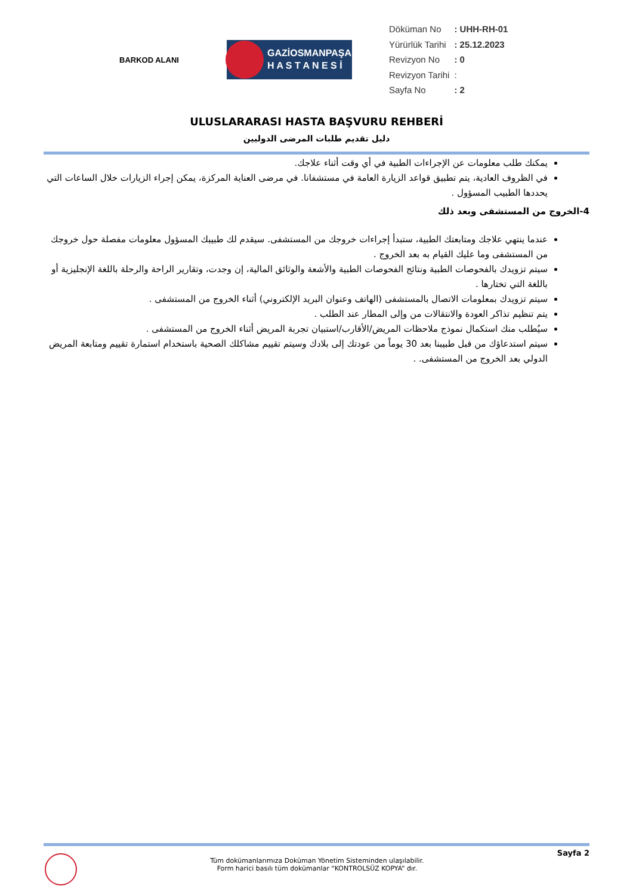BARKOD ALANI
GAZİOSMANPAŞA
H A S T A N E S İ
| Döküman No | : UHH-RH-01 |
| Yürürlük Tarihi | : 25.12.2023 |
| Revizyon No | : 0 |
| Revizyon Tarihi | : |
| Sayfa No | : 2 |
ULUSLARARASI HASTA BAŞVURU REHBERİ
دليل تقديم طلبات المرضى الدوليين
يمكنك طلب معلومات عن الإجراءات الطبية في أي وقت أثناء علاجك.
في الظروف العادية، يتم تطبيق قواعد الزيارة العامة في مستشفانا. في مرضى العناية المركزة، يمكن إجراء الزيارات خلال الساعات التي يحددها الطبيب المسؤول .
4-الخروج من المستشفى وبعد ذلك
عندما ينتهي علاجك ومتابعتك الطبية، ستبدأ إجراءات خروجك من المستشفى. سيقدم لك طبيبك المسؤول معلومات مفصلة حول خروجك من المستشفى وما عليك القيام به بعد الخروج .
سيتم تزويدك بالفحوصات الطبية ونتائج الفحوصات الطبية والأشعة والوثائق المالية، إن وجدت، وتقارير الراحة والرحلة باللغة الإنجليزية أو باللغة التي تختارها .
سيتم تزويدك بمعلومات الاتصال بالمستشفى (الهاتف وعنوان البريد الإلكتروني) أثناء الخروج من المستشفى .
يتم تنظيم تذاكر العودة والانتقالات من وإلى المطار عند الطلب .
سيُطلب منك استكمال نموذج ملاحظات المريض/الأقارب/استبيان تجربة المريض أثناء الخروج من المستشفى .
سيتم استدعاؤك من قبل طبيبنا بعد 30 يوماً من عودتك إلى بلادك وسيتم تقييم مشاكلك الصحية باستخدام استمارة تقييم ومتابعة المريض الدولي بعد الخروج من المستشفى. .
Tüm dokümanlarımıza Doküman Yönetim Sisteminden ulaşılabilir.
Form harici basılı tüm dokümanlar “KONTROLSÜZ KOPYA” dır.
Sayfa 2